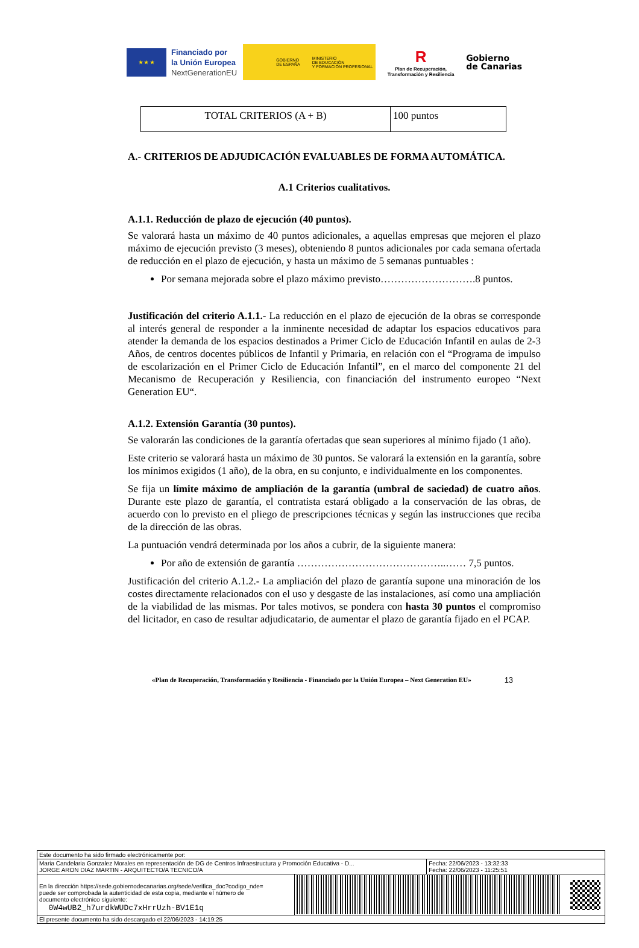★ ★ ★
Financiado por
la Unión Europea
NextGenerationEU
GOBIERNO
DE ESPAÑA
MINISTERIO
DE EDUCACIÓN
Y FORMACIÓN PROFESIONAL
R
Plan de Recuperación,
Transformación y Resiliencia
Gobierno
de Canarias
| TOTAL CRITERIOS (A + B) | 100 puntos |
A.- CRITERIOS DE ADJUDICACIÓN EVALUABLES DE FORMA AUTOMÁTICA.
A.1 Criterios cualitativos.
A.1.1. Reducción de plazo de ejecución (40 puntos).
Se valorará hasta un máximo de 40 puntos adicionales, a aquellas empresas que mejoren el plazo máximo de ejecución previsto (3 meses), obteniendo 8 puntos adicionales por cada semana ofertada de reducción en el plazo de ejecución, y hasta un máximo de 5 semanas puntuables :
Por semana mejorada sobre el plazo máximo previsto……………………….8 puntos.
Justificación del criterio A.1.1.- La reducción en el plazo de ejecución de la obras se corresponde al interés general de responder a la inminente necesidad de adaptar los espacios educativos para atender la demanda de los espacios destinados a Primer Ciclo de Educación Infantil en aulas de 2-3 Años, de centros docentes públicos de Infantil y Primaria, en relación con el “Programa de impulso de escolarización en el Primer Ciclo de Educación Infantil”, en el marco del componente 21 del Mecanismo de Recuperación y Resiliencia, con financiación del instrumento europeo “Next Generation EU“.
A.1.2. Extensión Garantía (30 puntos).
Se valorarán las condiciones de la garantía ofertadas que sean superiores al mínimo fijado (1 año).
Este criterio se valorará hasta un máximo de 30 puntos. Se valorará la extensión en la garantía, sobre los mínimos exigidos (1 año), de la obra, en su conjunto, e individualmente en los componentes.
Se fija un límite máximo de ampliación de la garantía (umbral de saciedad) de cuatro años. Durante este plazo de garantía, el contratista estará obligado a la conservación de las obras, de acuerdo con lo previsto en el pliego de prescripciones técnicas y según las instrucciones que reciba de la dirección de las obras.
La puntuación vendrá determinada por los años a cubrir, de la siguiente manera:
Por año de extensión de garantía ……………………………………..…… 7,5 puntos.
Justificación del criterio A.1.2.- La ampliación del plazo de garantía supone una minoración de los costes directamente relacionados con el uso y desgaste de las instalaciones, así como una ampliación de la viabilidad de las mismas. Por tales motivos, se pondera con hasta 30 puntos el compromiso del licitador, en caso de resultar adjudicatario, de aumentar el plazo de garantía fijado en el PCAP.
«Plan de Recuperación, Transformación y Resiliencia - Financiado por la Unión Europea – Next Generation EU» 13
| Este documento ha sido firmado electrónicamente por: | | |
| Maria Candelaria Gonzalez Morales en representación de DG de Centros Infraestructura y Promoción Educativa - D... JORGE ARON DIAZ MARTIN - ARQUITECTO/A TECNICO/A | | Fecha: 22/06/2023 - 13:32:33 Fecha: 22/06/2023 - 11:25:51 |
| En la dirección https://sede.gobiernodecanarias.org/sede/verifica_doc?codigo_nde= puede ser comprobada la autenticidad de esta copia, mediante el número de documento electrónico siguiente: 0W4wUB2_h7urdkWUDc7xHrrUzh-BV1E1q | | |
| El presente documento ha sido descargado el 22/06/2023 - 14:19:25 | | |